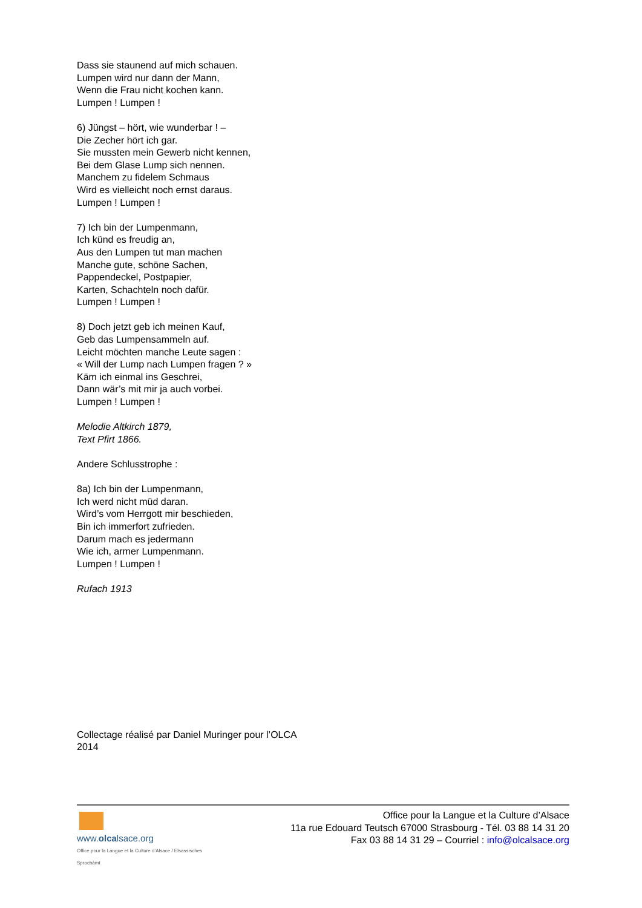Dass sie staunend auf mich schauen.
Lumpen wird nur dann der Mann,
Wenn die Frau nicht kochen kann.
Lumpen ! Lumpen !
6) Jüngst – hört, wie wunderbar ! –
Die Zecher hört ich gar.
Sie mussten mein Gewerb nicht kennen,
Bei dem Glase Lump sich nennen.
Manchem zu fidelem Schmaus
Wird es vielleicht noch ernst daraus.
Lumpen ! Lumpen !
7) Ich bin der Lumpenmann,
Ich künd es freudig an,
Aus den Lumpen tut man machen
Manche gute, schöne Sachen,
Pappendeckel, Postpapier,
Karten, Schachteln noch dafür.
Lumpen ! Lumpen !
8) Doch jetzt geb ich meinen Kauf,
Geb das Lumpensammeln auf.
Leicht möchten manche Leute sagen :
« Will der Lump nach Lumpen fragen ? »
Käm ich einmal ins Geschrei,
Dann wär’s mit mir ja auch vorbei.
Lumpen ! Lumpen !
Melodie Altkirch 1879,
Text Pfirt 1866.
Andere Schlusstrophe :
8a) Ich bin der Lumpenmann,
Ich werd nicht müd daran.
Wird’s vom Herrgott mir beschieden,
Bin ich immerfort zufrieden.
Darum mach es jedermann
Wie ich, armer Lumpenmann.
Lumpen ! Lumpen !
Rufach 1913
Collectage réalisé par Daniel Muringer pour l’OLCA
2014
www.olcalsace.org
Office pour la Langue et la Culture d’Alsace / Elsassisches Sprochàmt
Office pour la Langue et la Culture d’Alsace
11a rue Edouard Teutsch 67000 Strasbourg - Tél. 03 88 14 31 20
Fax 03 88 14 31 29 – Courriel : info@olcalsace.org